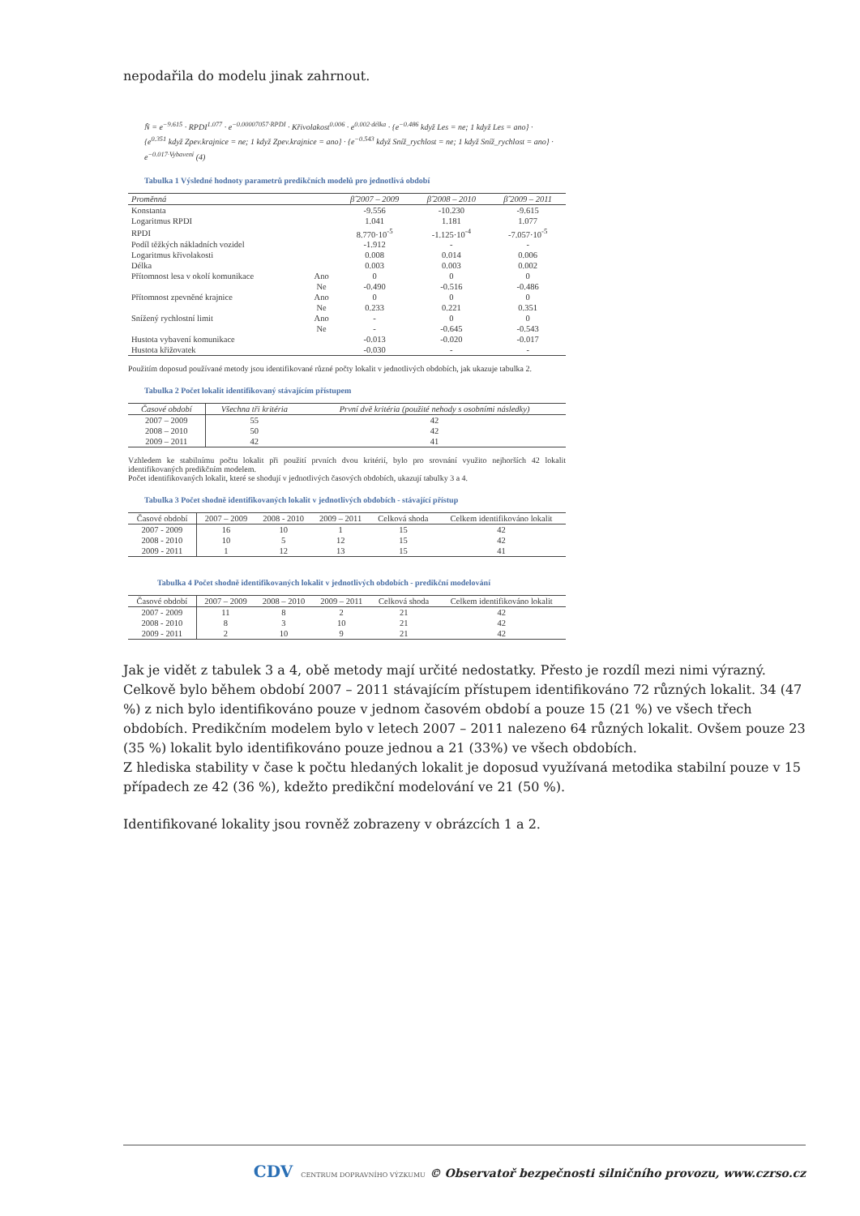nepodařila do modelu jinak zahrnout.
N̂ = e<sup>−9.615</sup> · RPDI<sup>1.077</sup> · e<sup>−0.00007057·RPDI</sup> · Křivolakost<sup>0.006</sup> · e<sup>0.002·délka</sup> · {e<sup>−0.486</sup> když Les = ne; 1 když Les = ano} ·
{e<sup>0.351</sup> když Zpev.krajnice = ne; 1 když Zpev.krajnice = ano} · {e<sup>−0.543</sup> když Sníž_rychlost = ne; 1 když Sníž_rychlost = ano} · e<sup>−0.017·Vybavení</sup> (4)
Tabulka 1 Výsledné hodnoty parametrů predikčních modelů pro jednotlivá období
| Proměnná | | β̂ 2007 – 2009 | β̂ 2008 – 2010 | β̂ 2009 – 2011 |
| --- | --- | --- | --- | --- |
| Konstanta | | -9.556 | -10.230 | -9.615 |
| Logaritmus RPDI | | 1.041 | 1.181 | 1.077 |
| RPDI | | 8.770·10<sup>-5</sup> | -1.125·10<sup>-4</sup> | -7.057·10<sup>-5</sup> |
| Podíl těžkých nákladních vozidel | | -1.912 | - | - |
| Logaritmus křivolakosti | | 0.008 | 0.014 | 0.006 |
| Délka | | 0.003 | 0.003 | 0.002 |
| Přítomnost lesa v okolí komunikace | Ano | 0 | 0 | 0 |
| | Ne | -0.490 | -0.516 | -0.486 |
| Přítomnost zpevněné krajnice | Ano | 0 | 0 | 0 |
| | Ne | 0.233 | 0.221 | 0.351 |
| Snížený rychlostní limit | Ano | - | 0 | 0 |
| | Ne | - | -0.645 | -0.543 |
| Hustota vybavení komunikace | | -0.013 | -0.020 | -0.017 |
| Hustota křižovatek | | -0.030 | - | - |
Použitím doposud používané metody jsou identifikované různé počty lokalit v jednotlivých obdobích, jak ukazuje tabulka 2.
Tabulka 2 Počet lokalit identifikovaný stávajícím přístupem
| Časové období | Všechna tři kritéria | První dvě kritéria (použité nehody s osobními následky) |
| --- | --- | --- |
| 2007 – 2009 | 55 | 42 |
| 2008 – 2010 | 50 | 42 |
| 2009 – 2011 | 42 | 41 |
Vzhledem ke stabilnímu počtu lokalit při použití prvních dvou kritérií, bylo pro srovnání využito nejhorších 42 lokalit identifikovaných predikčním modelem.
Počet identifikovaných lokalit, které se shodují v jednotlivých časových obdobích, ukazují tabulky 3 a 4.
Tabulka 3 Počet shodně identifikovaných lokalit v jednotlivých obdobích - stávající přístup
| Časové období | 2007 – 2009 | 2008 - 2010 | 2009 – 2011 | Celková shoda | Celkem identifikováno lokalit |
| --- | --- | --- | --- | --- | --- |
| 2007 - 2009 | 16 | 10 | 1 | 15 | 42 |
| 2008 - 2010 | 10 | 5 | 12 | 15 | 42 |
| 2009 - 2011 | 1 | 12 | 13 | 15 | 41 |
Tabulka 4 Počet shodně identifikovaných lokalit v jednotlivých obdobích - predikční modelování
| Časové období | 2007 – 2009 | 2008 – 2010 | 2009 – 2011 | Celková shoda | Celkem identifikováno lokalit |
| --- | --- | --- | --- | --- | --- |
| 2007 - 2009 | 11 | 8 | 2 | 21 | 42 |
| 2008 - 2010 | 8 | 3 | 10 | 21 | 42 |
| 2009 - 2011 | 2 | 10 | 9 | 21 | 42 |
Jak je vidět z tabulek 3 a 4, obě metody mají určité nedostatky. Přesto je rozdíl mezi nimi výrazný. Celkově bylo během období 2007 – 2011 stávajícím přístupem identifikováno 72 různých lokalit. 34 (47 %) z nich bylo identifikováno pouze v jednom časovém období a pouze 15 (21 %) ve všech třech obdobích. Predikčním modelem bylo v letech 2007 – 2011 nalezeno 64 různých lokalit. Ovšem pouze 23 (35 %) lokalit bylo identifikováno pouze jednou a 21 (33%) ve všech obdobích.
Z hlediska stability v čase k počtu hledaných lokalit je doposud využívaná metodika stabilní pouze v 15 případech ze 42 (36 %), kdežto predikční modelování ve 21 (50 %).
Identifikované lokality jsou rovněž zobrazeny v obrázcích 1 a 2.
CDV CENTRUM DOPRAVNÍHO VÝZKUMU © Observatoř bezpečnosti silničního provozu, www.czrso.cz